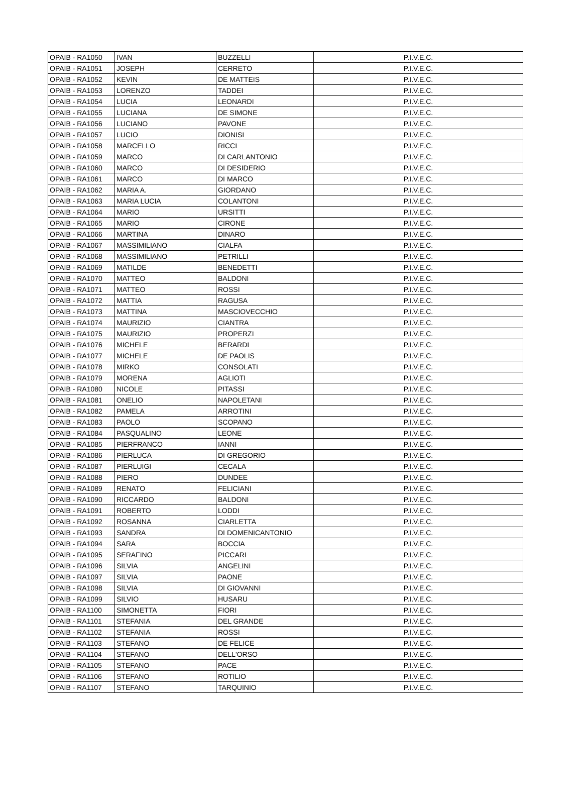| OPAIB - RA1050 | IVAN | BUZZELLI | P.I.V.E.C. |
| OPAIB - RA1051 | JOSEPH | CERRETO | P.I.V.E.C. |
| OPAIB - RA1052 | KEVIN | DE MATTEIS | P.I.V.E.C. |
| OPAIB - RA1053 | LORENZO | TADDEI | P.I.V.E.C. |
| OPAIB - RA1054 | LUCIA | LEONARDI | P.I.V.E.C. |
| OPAIB - RA1055 | LUCIANA | DE SIMONE | P.I.V.E.C. |
| OPAIB - RA1056 | LUCIANO | PAVONE | P.I.V.E.C. |
| OPAIB - RA1057 | LUCIO | DIONISI | P.I.V.E.C. |
| OPAIB - RA1058 | MARCELLO | RICCI | P.I.V.E.C. |
| OPAIB - RA1059 | MARCO | DI CARLANTONIO | P.I.V.E.C. |
| OPAIB - RA1060 | MARCO | DI DESIDERIO | P.I.V.E.C. |
| OPAIB - RA1061 | MARCO | DI MARCO | P.I.V.E.C. |
| OPAIB - RA1062 | MARIA A. | GIORDANO | P.I.V.E.C. |
| OPAIB - RA1063 | MARIA LUCIA | COLANTONI | P.I.V.E.C. |
| OPAIB - RA1064 | MARIO | URSITTI | P.I.V.E.C. |
| OPAIB - RA1065 | MARIO | CIRONE | P.I.V.E.C. |
| OPAIB - RA1066 | MARTINA | DINARO | P.I.V.E.C. |
| OPAIB - RA1067 | MASSIMILIANO | CIALFA | P.I.V.E.C. |
| OPAIB - RA1068 | MASSIMILIANO | PETRILLI | P.I.V.E.C. |
| OPAIB - RA1069 | MATILDE | BENEDETTI | P.I.V.E.C. |
| OPAIB - RA1070 | MATTEO | BALDONI | P.I.V.E.C. |
| OPAIB - RA1071 | MATTEO | ROSSI | P.I.V.E.C. |
| OPAIB - RA1072 | MATTIA | RAGUSA | P.I.V.E.C. |
| OPAIB - RA1073 | MATTINA | MASCIOVECCHIO | P.I.V.E.C. |
| OPAIB - RA1074 | MAURIZIO | CIANTRA | P.I.V.E.C. |
| OPAIB - RA1075 | MAURIZIO | PROPERZI | P.I.V.E.C. |
| OPAIB - RA1076 | MICHELE | BERARDI | P.I.V.E.C. |
| OPAIB - RA1077 | MICHELE | DE PAOLIS | P.I.V.E.C. |
| OPAIB - RA1078 | MIRKO | CONSOLATI | P.I.V.E.C. |
| OPAIB - RA1079 | MORENA | AGLIOTI | P.I.V.E.C. |
| OPAIB - RA1080 | NICOLE | PITASSI | P.I.V.E.C. |
| OPAIB - RA1081 | ONELIO | NAPOLETANI | P.I.V.E.C. |
| OPAIB - RA1082 | PAMELA | ARROTINI | P.I.V.E.C. |
| OPAIB - RA1083 | PAOLO | SCOPANO | P.I.V.E.C. |
| OPAIB - RA1084 | PASQUALINO | LEONE | P.I.V.E.C. |
| OPAIB - RA1085 | PIERFRANCO | IANNI | P.I.V.E.C. |
| OPAIB - RA1086 | PIERLUCA | DI GREGORIO | P.I.V.E.C. |
| OPAIB - RA1087 | PIERLUIGI | CECALA | P.I.V.E.C. |
| OPAIB - RA1088 | PIERO | DUNDEE | P.I.V.E.C. |
| OPAIB - RA1089 | RENATO | FELICIANI | P.I.V.E.C. |
| OPAIB - RA1090 | RICCARDO | BALDONI | P.I.V.E.C. |
| OPAIB - RA1091 | ROBERTO | LODDI | P.I.V.E.C. |
| OPAIB - RA1092 | ROSANNA | CIARLETTA | P.I.V.E.C. |
| OPAIB - RA1093 | SANDRA | DI DOMENICANTONIO | P.I.V.E.C. |
| OPAIB - RA1094 | SARA | BOCCIA | P.I.V.E.C. |
| OPAIB - RA1095 | SERAFINO | PICCARI | P.I.V.E.C. |
| OPAIB - RA1096 | SILVIA | ANGELINI | P.I.V.E.C. |
| OPAIB - RA1097 | SILVIA | PAONE | P.I.V.E.C. |
| OPAIB - RA1098 | SILVIA | DI GIOVANNI | P.I.V.E.C. |
| OPAIB - RA1099 | SILVIO | HUSARU | P.I.V.E.C. |
| OPAIB - RA1100 | SIMONETTA | FIORI | P.I.V.E.C. |
| OPAIB - RA1101 | STEFANIA | DEL GRANDE | P.I.V.E.C. |
| OPAIB - RA1102 | STEFANIA | ROSSI | P.I.V.E.C. |
| OPAIB - RA1103 | STEFANO | DE FELICE | P.I.V.E.C. |
| OPAIB - RA1104 | STEFANO | DELL'ORSO | P.I.V.E.C. |
| OPAIB - RA1105 | STEFANO | PACE | P.I.V.E.C. |
| OPAIB - RA1106 | STEFANO | ROTILIO | P.I.V.E.C. |
| OPAIB - RA1107 | STEFANO | TARQUINIO | P.I.V.E.C. |